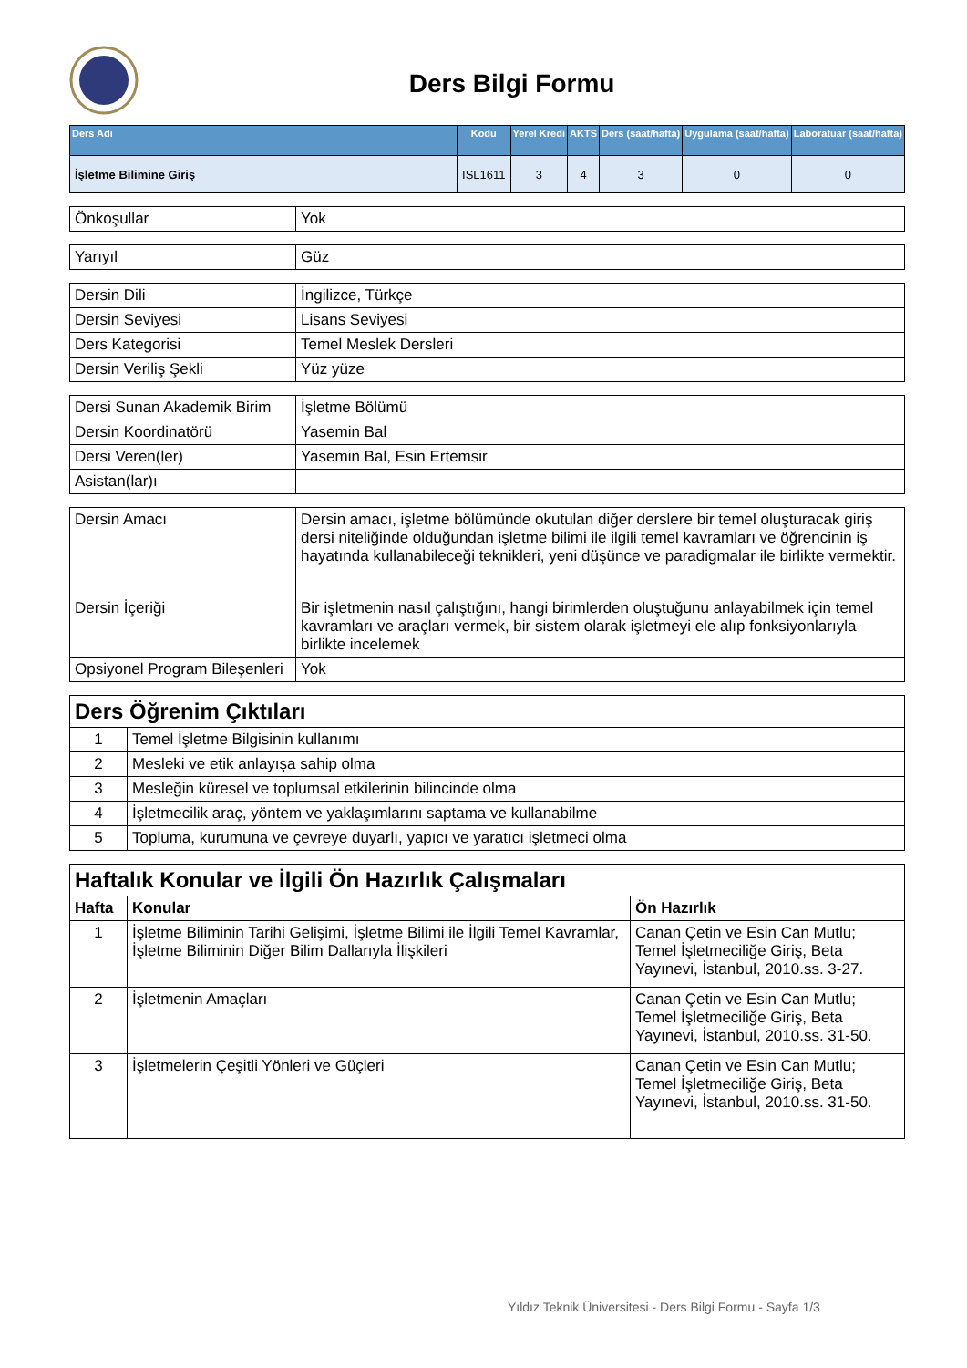Ders Bilgi Formu
| Ders Adı | Kodu | Yerel Kredi | AKTS | Ders (saat/hafta) | Uygulama (saat/hafta) | Laboratuar (saat/hafta) |
| --- | --- | --- | --- | --- | --- | --- |
| İşletme Bilimine Giriş | ISL1611 | 3 | 4 | 3 | 0 | 0 |
| Önkoşullar | Yok |
| Yarıyıl | Güz |
| Dersin Dili | İngilizce, Türkçe |
| Dersin Seviyesi | Lisans Seviyesi |
| Ders Kategorisi | Temel Meslek Dersleri |
| Dersin Veriliş Şekli | Yüz yüze |
| Dersi Sunan Akademik Birim | İşletme Bölümü |
| Dersin Koordinatörü | Yasemin Bal |
| Dersi Veren(ler) | Yasemin Bal, Esin Ertemsir |
| Asistan(lar)ı | |
| Dersin Amacı | Dersin amacı, işletme bölümünde okutulan diğer derslere bir temel oluşturacak giriş dersi niteliğinde olduğundan işletme bilimi ile ilgili temel kavramları ve öğrencinin iş hayatında kullanabileceği teknikleri, yeni düşünce ve paradigmalar ile birlikte vermektir. |
| Dersin İçeriği | Bir işletmenin nasıl çalıştığını, hangi birimlerden oluştuğunu anlayabilmek için temel kavramları ve araçları vermek, bir sistem olarak işletmeyi ele alıp fonksiyonlarıyla birlikte incelemek |
| Opsiyonel Program Bileşenleri | Yok |
| Ders Öğrenim Çıktıları | |
| 1 | Temel İşletme Bilgisinin kullanımı |
| 2 | Mesleki ve etik anlayışa sahip olma |
| 3 | Mesleğin küresel ve toplumsal etkilerinin bilincinde olma |
| 4 | İşletmecilik araç, yöntem ve yaklaşımlarını saptama ve kullanabilme |
| 5 | Topluma, kurumuna ve çevreye duyarlı, yapıcı ve yaratıcı işletmeci olma |
| Haftalık Konular ve İlgili Ön Hazırlık Çalışmaları | | |
| Hafta | Konular | Ön Hazırlık |
| 1 | İşletme Biliminin Tarihi Gelişimi, İşletme Bilimi ile İlgili Temel Kavramlar, İşletme Biliminin Diğer Bilim Dallarıyla İlişkileri | Canan Çetin ve Esin Can Mutlu; Temel İşletmeciliğe Giriş, Beta Yayınevi, İstanbul, 2010.ss. 3-27. |
| 2 | İşletmenin Amaçları | Canan Çetin ve Esin Can Mutlu; Temel İşletmeciliğe Giriş, Beta Yayınevi, İstanbul, 2010.ss. 31-50. |
| 3 | İşletmelerin Çeşitli Yönleri ve Güçleri | Canan Çetin ve Esin Can Mutlu; Temel İşletmeciliğe Giriş, Beta Yayınevi, İstanbul, 2010.ss. 31-50. |
Yıldız Teknik Üniversitesi - Ders Bilgi Formu - Sayfa 1/3